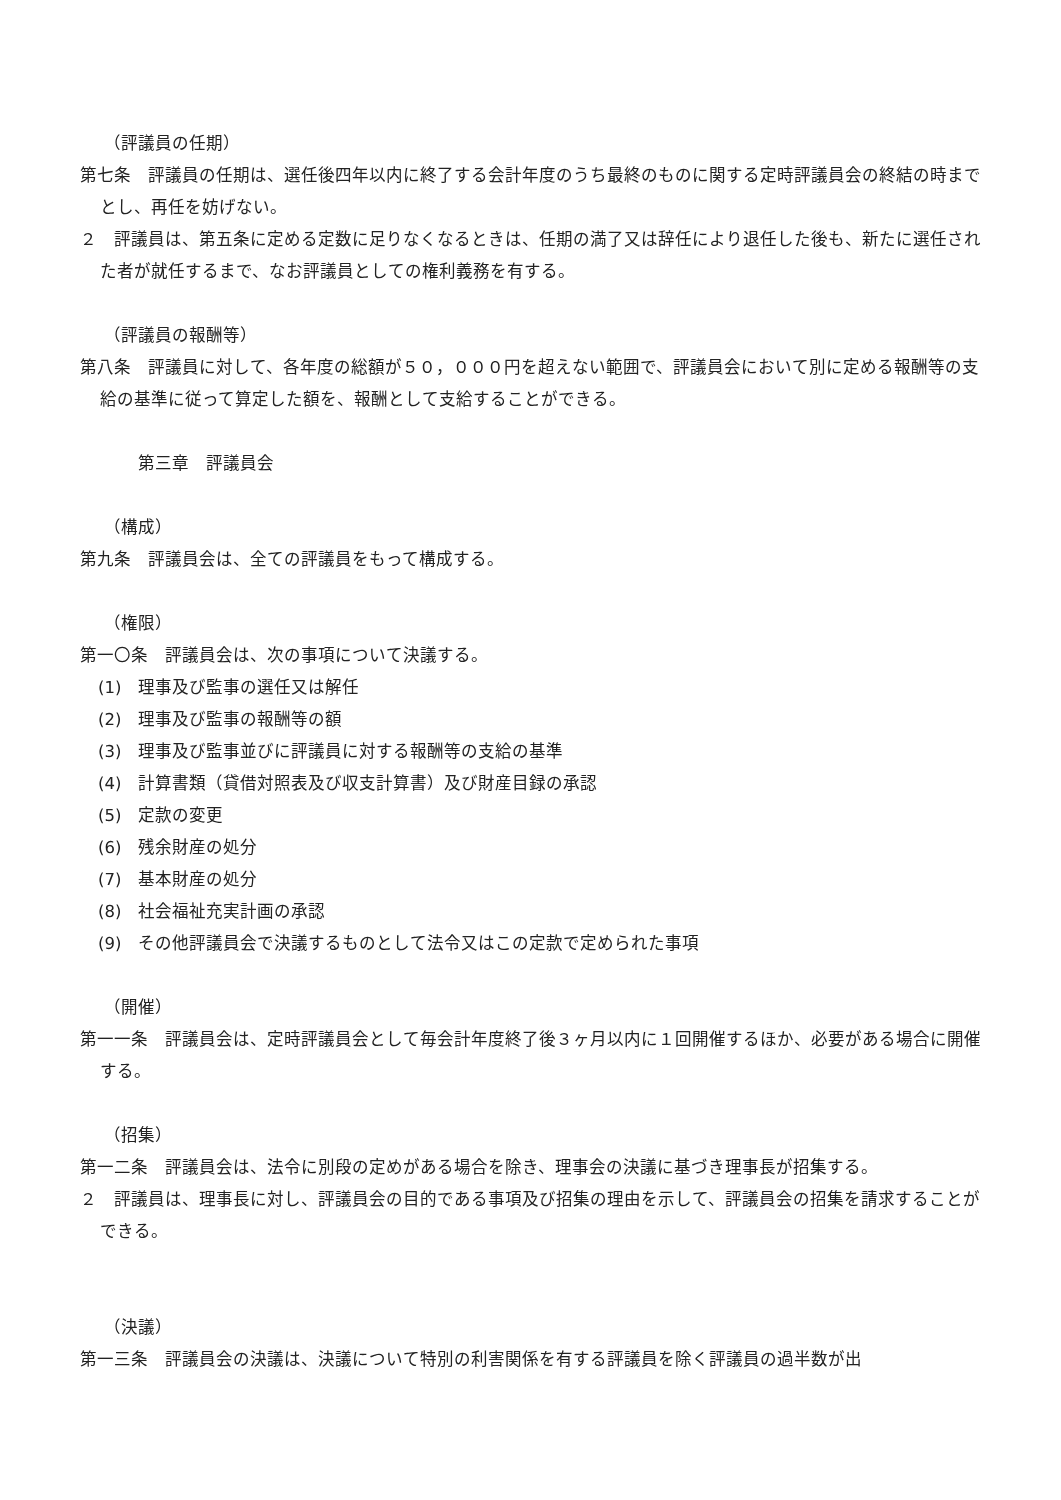（評議員の任期）
第七条　評議員の任期は、選任後四年以内に終了する会計年度のうち最終のものに関する定時評議員会の終結の時までとし、再任を妨げない。
２　評議員は、第五条に定める定数に足りなくなるときは、任期の満了又は辞任により退任した後も、新たに選任された者が就任するまで、なお評議員としての権利義務を有する。
（評議員の報酬等）
第八条　評議員に対して、各年度の総額が５０，０００円を超えない範囲で、評議員会において別に定める報酬等の支給の基準に従って算定した額を、報酬として支給することができる。
第三章　評議員会
（構成）
第九条　評議員会は、全ての評議員をもって構成する。
（権限）
第一〇条　評議員会は、次の事項について決議する。
(1)　理事及び監事の選任又は解任
(2)　理事及び監事の報酬等の額
(3)　理事及び監事並びに評議員に対する報酬等の支給の基準
(4)　計算書類（貸借対照表及び収支計算書）及び財産目録の承認
(5)　定款の変更
(6)　残余財産の処分
(7)　基本財産の処分
(8)　社会福祉充実計画の承認
(9)　その他評議員会で決議するものとして法令又はこの定款で定められた事項
（開催）
第一一条　評議員会は、定時評議員会として毎会計年度終了後３ヶ月以内に１回開催するほか、必要がある場合に開催する。
（招集）
第一二条　評議員会は、法令に別段の定めがある場合を除き、理事会の決議に基づき理事長が招集する。
２　評議員は、理事長に対し、評議員会の目的である事項及び招集の理由を示して、評議員会の招集を請求することができる。
（決議）
第一三条　評議員会の決議は、決議について特別の利害関係を有する評議員を除く評議員の過半数が出